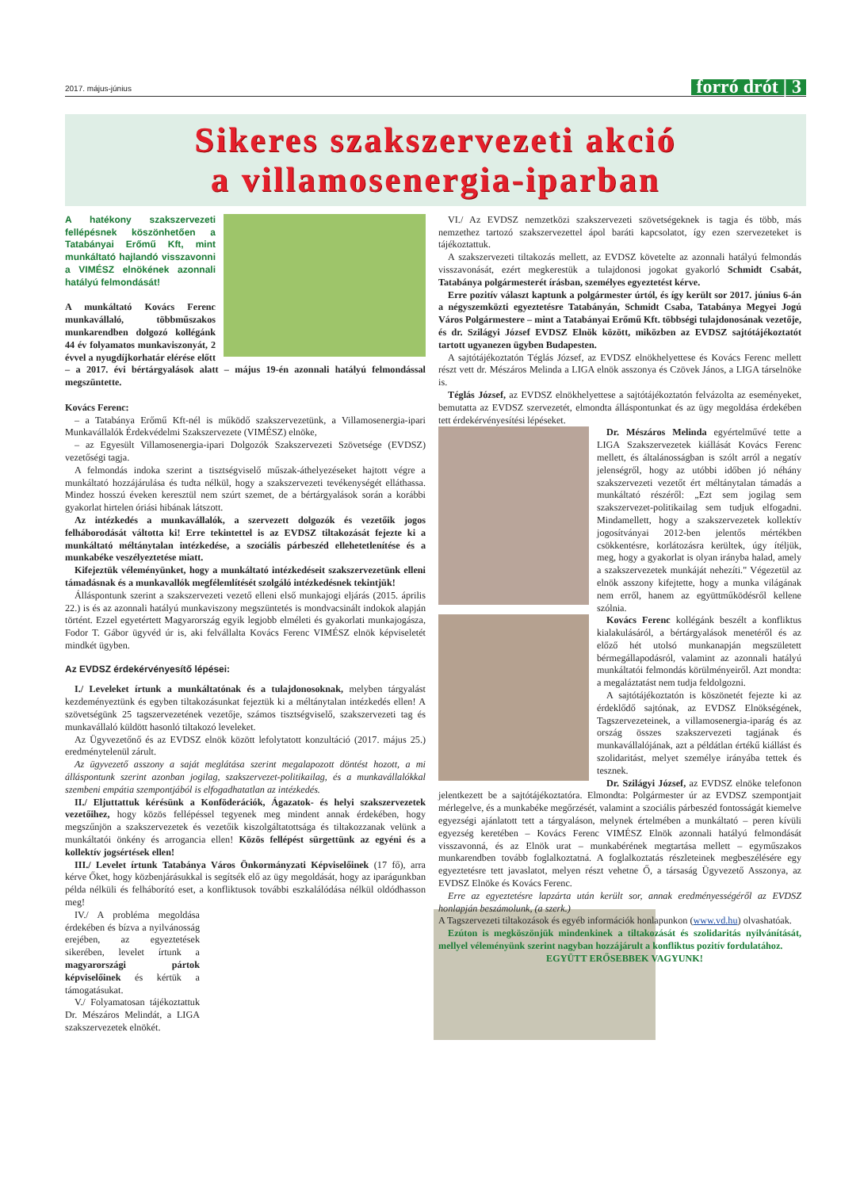2017. május-június forró drót | 3
Sikeres szakszervezeti akció
a villamosenergia-iparban
A hatékony szakszervezeti fellépésnek köszönhetően a Tatabányai Erőmű Kft, mint munkáltató hajlandó visszavonni a VIMÉSZ elnökének azonnali hatályú felmondását!
A munkáltató Kovács Ferenc munkavállaló, többműszakos munkarendben dolgozó kollégánk 44 év folyamatos munkaviszonyát, 2 évvel a nyugdíjkorhatár elérése előtt – a 2017. évi bértárgyalások alatt – május 19-én azonnali hatályú felmondással megszüntette.
Kovács Ferenc:
– a Tatabánya Erőmű Kft-nél is működő szakszervezetünk, a Villamosenergia-ipari Munkavállalók Érdekvédelmi Szakszervezete (VIMÉSZ) elnöke,
– az Egyesült Villamosenergia-ipari Dolgozók Szakszervezeti Szövetsége (EVDSZ) vezetőségi tagja.
A felmondás indoka szerint a tisztségviselő műszak-áthelyezéseket hajtott végre a munkáltató hozzájárulása és tudta nélkül, hogy a szakszervezeti tevékenységét elláthassa. Mindez hosszú éveken keresztül nem szúrt szemet, de a bértárgyalások során a korábbi gyakorlat hirtelen óriási hibának látszott.
Az intézkedés a munkavállalók, a szervezett dolgozók és vezetőik jogos felháborodását váltotta ki! Erre tekintettel is az EVDSZ tiltakozását fejezte ki a munkáltató méltánytalan intézkedése, a szociális párbeszéd ellehetetlenítése és a munkabéke veszélyeztetése miatt.
Kifejeztük véleményünket, hogy a munkáltató intézkedéseit szakszervezetünk elleni támadásnak és a munkavallók megfélemlítését szolgáló intézkedésnek tekintjük!
Álláspontunk szerint a szakszervezeti vezető elleni első munkajogi eljárás (2015. április 22.) is és az azonnali hatályú munkaviszony megszüntetés is mondvacsinált indokok alapján történt. Ezzel egyetértett Magyarország egyik legjobb elméleti és gyakorlati munkajogásza, Fodor T. Gábor ügyvéd úr is, aki felvállalta Kovács Ferenc VIMÉSZ elnök képviseletét mindkét ügyben.
Az EVDSZ érdekérvényesítő lépései:
I./ Leveleket írtunk a munkáltatónak és a tulajdonosoknak, melyben tárgyalást kezdeményeztünk és egyben tiltakozásunkat fejeztük ki a méltánytalan intézkedés ellen! A szövetségünk 25 tagszervezetének vezetője, számos tisztségviselő, szakszervezeti tag és munkavállaló küldött hasonló tiltakozó leveleket.
Az Ügyvezetőnő és az EVDSZ elnök között lefolytatott konzultáció (2017. május 25.) eredménytelenül zárult.
Az ügyvezető asszony a saját meglátása szerint megalapozott döntést hozott, a mi álláspontunk szerint azonban jogilag, szakszervezet-politikailag, és a munkavállalókkal szembeni empátia szempontjából is elfogadhatatlan az intézkedés.
II./ Eljuttattuk kérésünk a Konföderációk, Ágazatok- és helyi szakszervezetek vezetőihez, hogy közös fellépéssel tegyenek meg mindent annak érdekében, hogy megszűnjön a szakszervezetek és vezetőik kiszolgáltatottsága és tiltakozzanak velünk a munkáltatói önkény és arrogancia ellen! Közös fellépést sürgettünk az egyéni és a kollektív jogsértések ellen!
III./ Levelet írtunk Tatabánya Város Önkormányzati Képviselőinek (17 fő), arra kérve Őket, hogy közbenjárásukkal is segítsék elő az ügy megoldását, hogy az iparágunkban példa nélküli és felháborító eset, a konfliktusok további eszkalálódása nélkül oldódhasson meg!
IV./ A probléma megoldása érdekében és bízva a nyilvánosság erejében, az egyeztetések sikerében, levelet írtunk a magyarországi pártok képviselőinek és kértük a támogatásukat.
V./ Folyamatosan tájékoztattuk Dr. Mészáros Melindát, a LIGA szakszervezetek elnökét.
VI./ Az EVDSZ nemzetközi szakszervezeti szövetségeknek is tagja és több, más nemzethez tartozó szakszervezettel ápol baráti kapcsolatot, így ezen szervezeteket is tájékoztattuk.
A szakszervezeti tiltakozás mellett, az EVDSZ követelte az azonnali hatályú felmondás visszavonását, ezért megkerestük a tulajdonosi jogokat gyakorló Schmidt Csabát, Tatabánya polgármesterét írásban, személyes egyeztetést kérve.
Erre pozitív választ kaptunk a polgármester úrtól, és így került sor 2017. június 6-án a négyszemközti egyeztetésre Tatabányán, Schmidt Csaba, Tatabánya Megyei Jogú Város Polgármestere – mint a Tatabányai Erőmű Kft. többségi tulajdonosának vezetője, és dr. Szilágyi József EVDSZ Elnök között, miközben az EVDSZ sajtótájékoztatót tartott ugyanezen ügyben Budapesten.
A sajtótájékoztatón Téglás József, az EVDSZ elnökhelyettese és Kovács Ferenc mellett részt vett dr. Mészáros Melinda a LIGA elnök asszonya és Czövek János, a LIGA társelnöke is.
Téglás József, az EVDSZ elnökhelyettese a sajtótájékoztatón felvázolta az eseményeket, bemutatta az EVDSZ szervezetét, elmondta álláspontunkat és az ügy megoldása érdekében tett érdekérvényesítési lépéseket.
Dr. Mészáros Melinda egyértelművé tette a LIGA Szakszervezetek kiállását Kovács Ferenc mellett, és általánosságban is szólt arról a negatív jelenségről, hogy az utóbbi időben jó néhány szakszervezeti vezetőt ért méltánytalan támadás a munkáltató részéről: „Ezt sem jogilag sem szakszervezet-politikailag sem tudjuk elfogadni. Mindamellett, hogy a szakszervezetek kollektív jogosítványai 2012-ben jelentős mértékben csökkentésre, korlátozásra kerültek, úgy ítéljük, meg, hogy a gyakorlat is olyan irányba halad, amely a szakszervezetek munkáját nehezíti." Végezetül az elnök asszony kifejtette, hogy a munka világának nem erről, hanem az együttműködésről kellene szólnia.
Kovács Ferenc kollégánk beszélt a konfliktus kialakulásáról, a bértárgyalások menetéről és az előző hét utolsó munkanapján megszületett bérmegállapodásról, valamint az azonnali hatályú munkáltatói felmondás körülményeiről. Azt mondta: a megaláztatást nem tudja feldolgozni.
A sajtótájékoztatón is köszönetét fejezte ki az érdeklődő sajtónak, az EVDSZ Elnökségének, Tagszervezeteinek, a villamosenergia-iparág és az ország összes szakszervezeti tagjának és munkavállalójának, azt a példátlan értékű kiállást és szolidaritást, melyet személye irányába tettek és tesznek.
Dr. Szilágyi József, az EVDSZ elnöke telefonon jelentkezett be a sajtótájékoztatóra. Elmondta: Polgármester úr az EVDSZ szempontjait mérlegelve, és a munkabéke megőrzését, valamint a szociális párbeszéd fontosságát kiemelve egyezségi ajánlatott tett a tárgyaláson, melynek értelmében a munkáltató – peren kívüli egyezség keretében – Kovács Ferenc VIMÉSZ Elnök azonnali hatályú felmondását visszavonná, és az Elnök urat – munkabérének megtartása mellett – egyműszakos munkarendben tovább foglalkoztatná. A foglalkoztatás részleteinek megbeszélésére egy egyeztetésre tett javaslatot, melyen részt vehetne Ő, a társaság Ügyvezető Asszonya, az EVDSZ Elnöke és Kovács Ferenc.
Erre az egyeztetésre lapzárta után került sor, annak eredményességéről az EVDSZ honlapján beszámolunk, (a szerk.)
A Tagszervezeti tiltakozások és egyéb információk honlapunkon (www.vd.hu) olvashatóak.
Ezúton is megköszönjük mindenkinek a tiltakozását és szolidaritás nyilvánítását, mellyel véleményünk szerint nagyban hozzájárult a konfliktus pozitív fordulatához.
EGYÜTT ERŐSEBBEK VAGYUNK!